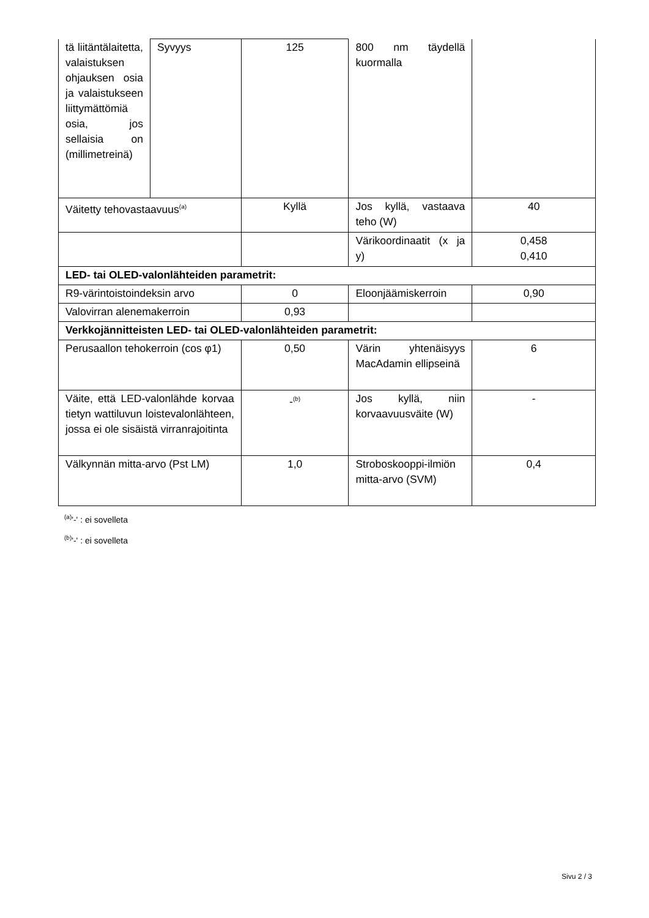| tä liitäntälaitetta, valaistuksen ohjauksen osia ja valaistukseen liittymättömiä osia, jos sellaisia on (millimetreinä) | Syvyys | 125 | 800 nm täydellä kuormalla | |
| Väitetty tehovastaavuus<sup>(a)</sup> | | Kyllä | Jos kyllä, vastaava teho (W) | 40 |
| | | | Värikoordinaatit (x ja y) | 0,458 0,410 |
| LED- tai OLED-valonlähteiden parametrit: | | | | |
| R9-värintoistoindeksin arvo | | 0 | Eloonjäämiskerroin | 0,90 |
| Valovirran alenemakerroin | | 0,93 | | |
| Verkkojännitteisten LED- tai OLED-valonlähteiden parametrit: | | | | |
| Perusaallon tehokerroin (cos φ1) | | 0,50 | Värin yhtenäisyys MacAdamin ellipseinä | 6 |
| Väite, että LED-valonlähde korvaa tietyn wattiluvun loistevalonlähteen, jossa ei ole sisäistä virranrajoitinta | | -<sup>(b)</sup> | Jos kyllä, niin korvaavuusväite (W) | - |
| Välkynnän mitta-arvo (Pst LM) | | 1,0 | Stroboskooppi-ilmiön mitta-arvo (SVM) | 0,4 |
<sup>(a)</sup> '-' : ei sovelleta
<sup>(b)</sup> '-' : ei sovelleta
Sivu 2 / 3